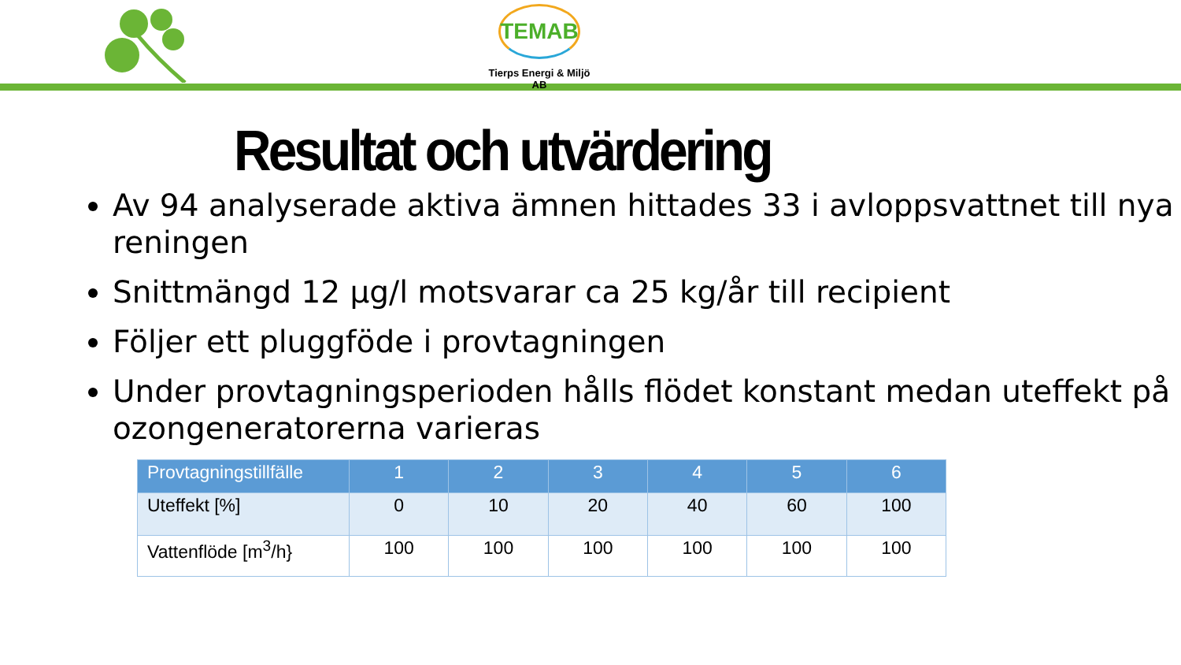TEMAB
Tierps Energi & Miljö AB
Resultat och utvärdering
Av 94 analyserade aktiva ämnen hittades 33 i avloppsvattnet till nya reningen
Snittmängd 12 µg/l motsvarar ca 25 kg/år till recipient
Följer ett pluggföde i provtagningen
Under provtagningsperioden hålls flödet konstant medan uteffekt på ozongeneratorerna varieras
| Provtagningstillfälle | 1 | 2 | 3 | 4 | 5 | 6 |
| --- | --- | --- | --- | --- | --- | --- |
| Uteffekt [%] | 0 | 10 | 20 | 40 | 60 | 100 |
| Vattenflöde [m<sup>3</sup>/h} | 100 | 100 | 100 | 100 | 100 | 100 |